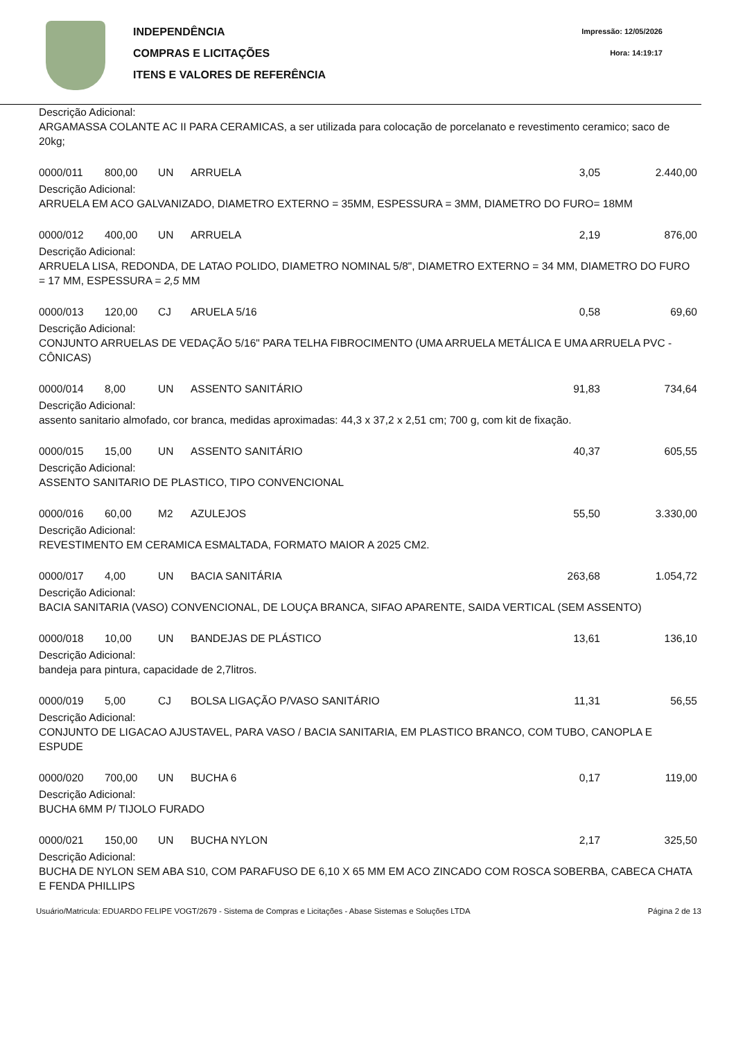INDEPENDÊNCIA
COMPRAS E LICITAÇÕES
ITENS E VALORES DE REFERÊNCIA
Impressão: 12/05/2026
Hora: 14:19:17
Descrição Adicional:
ARGAMASSA COLANTE AC II PARA CERAMICAS, a ser utilizada para colocação de porcelanato e revestimento ceramico; saco de 20kg;
| 0000/011 | 800,00 | UN | ARRUELA | 3,05 | 2.440,00 |
Descrição Adicional:
ARRUELA EM ACO GALVANIZADO, DIAMETRO EXTERNO = 35MM, ESPESSURA = 3MM, DIAMETRO DO FURO= 18MM
| 0000/012 | 400,00 | UN | ARRUELA | 2,19 | 876,00 |
Descrição Adicional:
ARRUELA LISA, REDONDA, DE LATAO POLIDO, DIAMETRO NOMINAL 5/8", DIAMETRO EXTERNO = 34 MM, DIAMETRO DO FURO = 17 MM, ESPESSURA = 2,5 MM
| 0000/013 | 120,00 | CJ | ARUELA 5/16 | 0,58 | 69,60 |
Descrição Adicional:
CONJUNTO ARRUELAS DE VEDAÇÃO 5/16" PARA TELHA FIBROCIMENTO (UMA ARRUELA METÁLICA E UMA ARRUELA PVC - CÔNICAS)
| 0000/014 | 8,00 | UN | ASSENTO SANITÁRIO | 91,83 | 734,64 |
Descrição Adicional:
assento sanitario almofado, cor branca, medidas aproximadas: 44,3 x 37,2 x 2,51 cm; 700 g, com kit de fixação.
| 0000/015 | 15,00 | UN | ASSENTO SANITÁRIO | 40,37 | 605,55 |
Descrição Adicional:
ASSENTO SANITARIO DE PLASTICO, TIPO CONVENCIONAL
| 0000/016 | 60,00 | M2 | AZULEJOS | 55,50 | 3.330,00 |
Descrição Adicional:
REVESTIMENTO EM CERAMICA ESMALTADA, FORMATO MAIOR A 2025 CM2.
| 0000/017 | 4,00 | UN | BACIA SANITÁRIA | 263,68 | 1.054,72 |
Descrição Adicional:
BACIA SANITARIA (VASO) CONVENCIONAL, DE LOUÇA BRANCA, SIFAO APARENTE, SAIDA VERTICAL (SEM ASSENTO)
| 0000/018 | 10,00 | UN | BANDEJAS DE PLÁSTICO | 13,61 | 136,10 |
Descrição Adicional:
bandeja para pintura, capacidade de 2,7litros.
| 0000/019 | 5,00 | CJ | BOLSA LIGAÇÃO P/VASO SANITÁRIO | 11,31 | 56,55 |
Descrição Adicional:
CONJUNTO DE LIGACAO AJUSTAVEL, PARA VASO / BACIA SANITARIA, EM PLASTICO BRANCO, COM TUBO, CANOPLA E ESPUDE
| 0000/020 | 700,00 | UN | BUCHA 6 | 0,17 | 119,00 |
Descrição Adicional:
BUCHA 6MM P/ TIJOLO FURADO
| 0000/021 | 150,00 | UN | BUCHA NYLON | 2,17 | 325,50 |
Descrição Adicional:
BUCHA DE NYLON SEM ABA S10, COM PARAFUSO DE 6,10 X 65 MM EM ACO ZINCADO COM ROSCA SOBERBA, CABECA CHATA E FENDA PHILLIPS
Usuário/Matricula: EDUARDO FELIPE VOGT/2679 - Sistema de Compras e Licitações - Abase Sistemas e Soluções LTDA Página 2 de 13